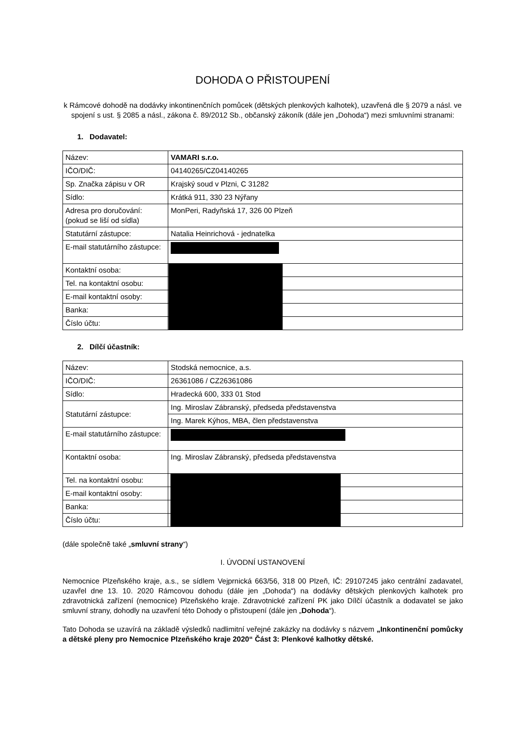DOHODA O PŘISTOUPENÍ
k Rámcové dohodě na dodávky inkontinenčních pomůcek (dětských plenkových kalhotek), uzavřená dle § 2079 a násl. ve spojení s ust. § 2085 a násl., zákona č. 89/2012 Sb., občanský zákoník (dále jen „Dohoda“) mezi smluvními stranami:
1. Dodavatel:
| Název: | VAMARI s.r.o. |
| IČO/DIČ: | 04140265/CZ04140265 |
| Sp. Značka zápisu v OR | Krajský soud v Plzni, C 31282 |
| Sídlo: | Krátká 911, 330 23 Nýřany |
| Adresa pro doručování: (pokud se liší od sídla) | MonPeri, Radyňská 17, 326 00 Plzeň |
| Statutární zástupce: | Natalia Heinrichová - jednatelka |
| E-mail statutárního zástupce: | |
| Kontaktní osoba: | |
| Tel. na kontaktní osobu: | |
| E-mail kontaktní osoby: | |
| Banka: | |
| Číslo účtu: | |
2. Dílčí účastník:
| Název: | Stodská nemocnice, a.s. |
| IČO/DIČ: | 26361086 / CZ26361086 |
| Sídlo: | Hradecká 600, 333 01 Stod |
| Statutární zástupce: | Ing. Miroslav Zábranský, předseda představenstva |
| | Ing. Marek Kýhos, MBA, člen představenstva |
| E-mail statutárního zástupce: | |
| Kontaktní osoba: | Ing. Miroslav Zábranský, předseda představenstva |
| Tel. na kontaktní osobu: | |
| E-mail kontaktní osoby: | |
| Banka: | |
| Číslo účtu: | |
(dále společně také „smluvní strany“)
I. ÚVODNÍ USTANOVENÍ
Nemocnice Plzeňského kraje, a.s., se sídlem Vejprnická 663/56, 318 00 Plzeň, IČ: 29107245 jako centrální zadavatel, uzavřel dne 13. 10. 2020 Rámcovou dohodu (dále jen „Dohoda“) na dodávky dětských plenkových kalhotek pro zdravotnická zařízení (nemocnice) Plzeňského kraje. Zdravotnické zařízení PK jako Dílčí účastník a dodavatel se jako smluvní strany, dohodly na uzavření této Dohody o přistoupení (dále jen „Dohoda“).
Tato Dohoda se uzavírá na základě výsledků nadlimitní veřejné zakázky na dodávky s názvem „Inkontinenční pomůcky a dětské pleny pro Nemocnice Plzeňského kraje 2020“ Část 3: Plenkové kalhotky dětské.